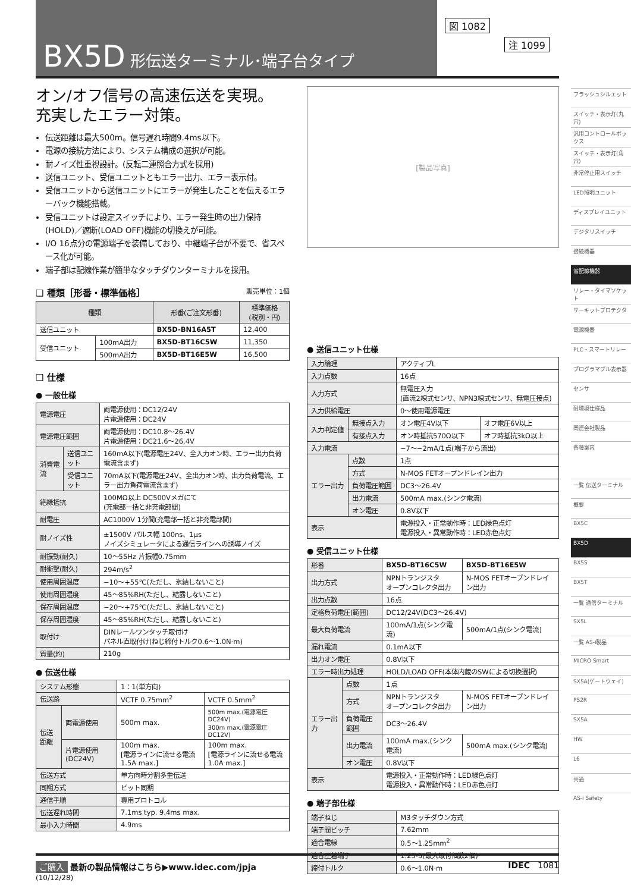BX5D 形伝送ターミナル･端子台タイプ
図 1082
注 1099
オン/オフ信号の高速伝送を実現。
充実したエラー対策。
伝送距離は最大500m。信号遅れ時間9.4ms以下。
電源の接続方法により、システム構成の選択が可能。
耐ノイズ性重視設計。(反転二連照合方式を採用)
送信ユニット、受信ユニットともエラー出力、エラー表示付。
受信ユニットから送信ユニットにエラーが発生したことを伝えるエラーバック機能搭載。
受信ユニットは設定スイッチにより、エラー発生時の出力保持(HOLD)／遮断(LOAD OFF)機能の切換えが可能。
I/O 16点分の電源端子を装備しており、中継端子台が不要で、省スペース化が可能。
端子部は配線作業が簡単なタッチダウンターミナルを採用。
❑ 種類［形番・標準価格］ 販売単位：1個
| 種類 | | 形番(ご注文形番) | 標準価格 (税別・円) |
| --- | --- | --- | --- |
| 送信ユニット | | BX5D-BN16A5T | 12,400 |
| 受信ユニット | 100mA出力 | BX5D-BT16C5W | 11,350 |
| | 500mA出力 | BX5D-BT16E5W | 16,500 |
❑ 仕様
● 一般仕様
| 電源電圧 | | 両電源使用：DC12/24V 片電源使用：DC24V |
| 電源電圧範囲 | | 両電源使用：DC10.8～26.4V 片電源使用：DC21.6～26.4V |
| 消費電流 | 送信ユニット | 160mA以下(電源電圧24V、全入力オン時、エラー出力負荷電流含まず) |
| | 受信ユニット | 70mA以下(電源電圧24V、全出力オン時、出力負荷電流、エラー出力負荷電流含まず) |
| 絶縁抵抗 | | 100MΩ以上 DC500Vメガにて (充電部一括と非充電部間) |
| 耐電圧 | | AC1000V 1分間(充電部一括と非充電部間) |
| 耐ノイズ性 | | ±1500V パルス幅 100ns、1μs ノイズシミュレータによる通信ラインへの誘導ノイズ |
| 耐振動(耐久) | | 10～55Hz 片振幅0.75mm |
| 耐衝撃(耐久) | | 294m/s<sup>2</sup> |
| 使用周囲温度 | | −10～+55℃(ただし、氷結しないこと) |
| 使用周囲湿度 | | 45～85%RH(ただし、結露しないこと) |
| 保存周囲温度 | | −20～+75℃(ただし、氷結しないこと) |
| 保存周囲湿度 | | 45～85%RH(ただし、結露しないこと) |
| 取付け | | DINレールワンタッチ取付け パネル直取付け(ねじ締付トルク0.6～1.0N·m) |
| 質量(約) | | 210g |
● 伝送仕様
| システム形態 | | 1：1(単方向) | |
| 伝送路 | | VCTF 0.75mm<sup>2</sup> | VCTF 0.5mm<sup>2</sup> |
| 伝送距離 | 両電源使用 | 500m max. | 500m max.(電源電圧DC24V) 300m max.(電源電圧DC12V) |
| | 片電源使用(DC24V) | 100m max. [電源ラインに流せる電流 1.5A max.] | 100m max. [電源ラインに流せる電流 1.0A max.] |
| 伝送方式 | | 単方向時分割多重伝送 | |
| 同期方式 | | ビット同期 | |
| 通信手順 | | 専用プロトコル | |
| 伝送遅れ時間 | | 7.1ms typ. 9.4ms max. | |
| 最小入力時間 | | 4.9ms | |
[製品写真]
● 送信ユニット仕様
| 入力論理 | | アクティブL | |
| 入力点数 | | 16点 | |
| 入力方式 | | 無電圧入力 (直流2線式センサ、NPN3線式センサ、無電圧接点) | |
| 入力供給電圧 | | 0～使用電源電圧 | |
| 入力判定値 | 無接点入力 | オン電圧4V以下 | オフ電圧6V以上 |
| | 有接点入力 | オン時抵抗570Ω以下 | オフ時抵抗3kΩ以上 |
| 入力電流 | | −7～−2mA/1点(端子から流出) | |
| エラー出力 | 点数 | 1点 | |
| | 方式 | N-MOS FETオープンドレイン出力 | |
| | 負荷電圧範囲 | DC3～26.4V | |
| | 出力電流 | 500mA max.(シンク電流) | |
| | オン電圧 | 0.8V以下 | |
| 表示 | | 電源投入・正常動作時：LED緑色点灯 電源投入・異常動作時：LED赤色点灯 | |
● 受信ユニット仕様
| 形番 | | BX5D-BT16C5W | BX5D-BT16E5W |
| 出力方式 | | NPNトランジスタ オープンコレクタ出力 | N-MOS FETオープンドレイン出力 |
| 出力点数 | | 16点 | |
| 定格負荷電圧(範囲) | | DC12/24V(DC3～26.4V) | |
| 最大負荷電流 | | 100mA/1点(シンク電流) | 500mA/1点(シンク電流) |
| 漏れ電流 | | 0.1mA以下 | |
| 出力オン電圧 | | 0.8V以下 | |
| エラー時出力処理 | | HOLD/LOAD OFF(本体内蔵のSWによる切換選択) | |
| エラー出力 | 点数 | 1点 | |
| | 方式 | NPNトランジスタ オープンコレクタ出力 | N-MOS FETオープンドレイン出力 |
| | 負荷電圧範囲 | DC3～26.4V | |
| | 出力電流 | 100mA max.(シンク電流) | 500mA max.(シンク電流) |
| | オン電圧 | 0.8V以下 | |
| 表示 | | 電源投入・正常動作時：LED緑色点灯 電源投入・異常動作時：LED赤色点灯 | |
● 端子部仕様
| 端子ねじ | M3タッチダウン方式 |
| 端子間ピッチ | 7.62mm |
| 適合電線 | 0.5～1.25mm<sup>2</sup> |
| 適合圧着端子 | 1.25-3(最大取付個数2個) |
| 締付トルク | 0.6～1.0N·m |
フラッシュシルエット
スイッチ・表示灯(丸穴)
汎用コントロールボックス
スイッチ・表示灯(角穴)
非常停止用スイッチ
LED照明ユニット
ディスプレイユニット
デジタリスイッチ
接続機器
省配線機器
リレー・タイマソケット
サーキットプロテクタ
電源機器
PLC・スマートリレー
プログラマブル表示器
センサ
耐環境仕様品
関連会社製品
各種案内
一覧 伝送ターミナル
概要
BX5C
BX5D
BX5S
BX5T
一覧 通信ターミナル
SX5L
一覧 AS-i製品
MICRO Smart
SX5A(ゲートウェイ)
PS2R
SX5A
HW
L6
共通
AS-i Safety
ご購入 最新の製品情報はこちら▶www.idec.com/jpja
(10/12/28)
IDEC 1081